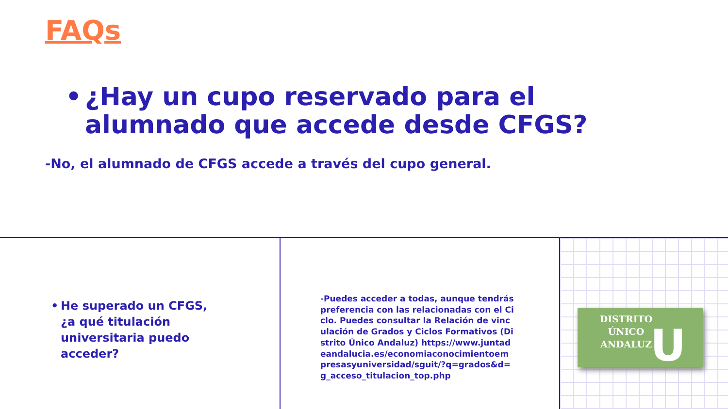FAQs
• ¿Hay un cupo reservado para el alumnado que accede desde CFGS?
-No, el alumnado de CFGS accede a través del cupo general.
• He superado un CFGS, ¿a qué titulación universitaria puedo acceder?
-Puedes acceder a todas, aunque tendrás preferencia con las relacionadas con el Ciclo. Puedes consultar la Relación de vinculación de Grados y Ciclos Formativos (Distrito Único Andaluz) https://www.juntadeandalucia.es/economiaconocimientoempresasyuniversidad/sguit/?q=grados&d=g_acceso_titulacion_top.php
DISTRITO ÚNICO ANDALUZ
U